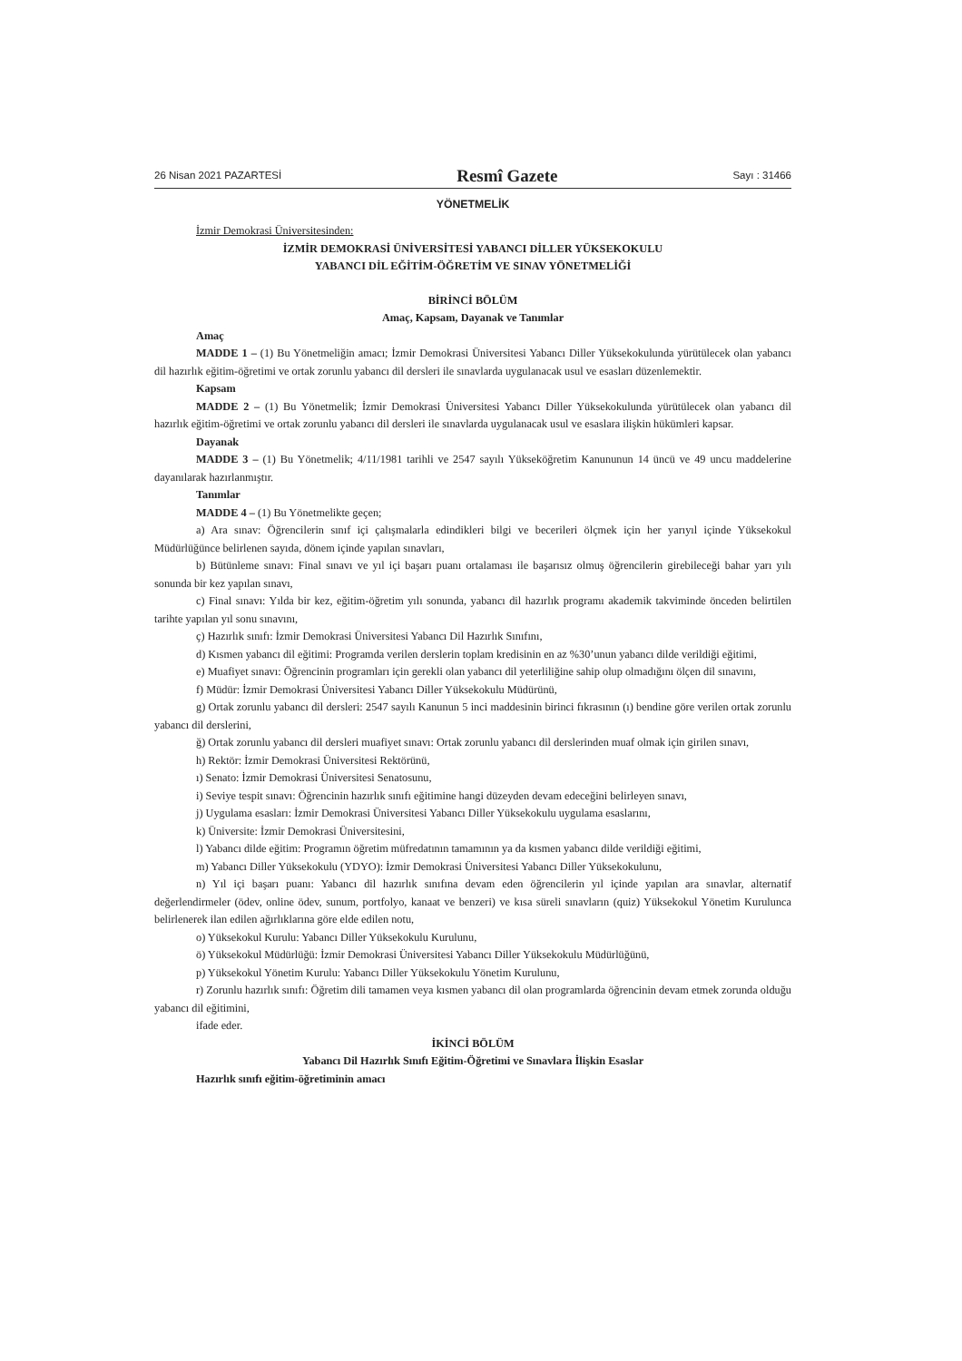26 Nisan 2021 PAZARTESİ Resmî Gazete Sayı : 31466
YÖNETMELİK
İzmir Demokrasi Üniversitesinden:
İZMİR DEMOKRASİ ÜNİVERSİTESİ YABANCI DİLLER YÜKSEKOKULU
YABANCI DİL EĞİTİM-ÖĞRETİM VE SINAV YÖNETMELİĞİ
BİRİNCİ BÖLÜM
Amaç, Kapsam, Dayanak ve Tanımlar
Amaç
MADDE 1 – (1) Bu Yönetmeliğin amacı; İzmir Demokrasi Üniversitesi Yabancı Diller Yüksekokulunda yürütülecek olan yabancı dil hazırlık eğitim-öğretimi ve ortak zorunlu yabancı dil dersleri ile sınavlarda uygulanacak usul ve esasları düzenlemektir.
Kapsam
MADDE 2 – (1) Bu Yönetmelik; İzmir Demokrasi Üniversitesi Yabancı Diller Yüksekokulunda yürütülecek olan yabancı dil hazırlık eğitim-öğretimi ve ortak zorunlu yabancı dil dersleri ile sınavlarda uygulanacak usul ve esaslara ilişkin hükümleri kapsar.
Dayanak
MADDE 3 – (1) Bu Yönetmelik; 4/11/1981 tarihli ve 2547 sayılı Yükseköğretim Kanununun 14 üncü ve 49 uncu maddelerine dayanılarak hazırlanmıştır.
Tanımlar
MADDE 4 – (1) Bu Yönetmelikte geçen;
a) Ara sınav: Öğrencilerin sınıf içi çalışmalarla edindikleri bilgi ve becerileri ölçmek için her yarıyıl içinde Yüksekokul Müdürlüğünce belirlenen sayıda, dönem içinde yapılan sınavları,
b) Bütünleme sınavı: Final sınavı ve yıl içi başarı puanı ortalaması ile başarısız olmuş öğrencilerin girebileceği bahar yarı yılı sonunda bir kez yapılan sınavı,
c) Final sınavı: Yılda bir kez, eğitim-öğretim yılı sonunda, yabancı dil hazırlık programı akademik takviminde önceden belirtilen tarihte yapılan yıl sonu sınavını,
ç) Hazırlık sınıfı: İzmir Demokrasi Üniversitesi Yabancı Dil Hazırlık Sınıfını,
d) Kısmen yabancı dil eğitimi: Programda verilen derslerin toplam kredisinin en az %30’unun yabancı dilde verildiği eğitimi,
e) Muafiyet sınavı: Öğrencinin programları için gerekli olan yabancı dil yeterliliğine sahip olup olmadığını ölçen dil sınavını,
f) Müdür: İzmir Demokrasi Üniversitesi Yabancı Diller Yüksekokulu Müdürünü,
g) Ortak zorunlu yabancı dil dersleri: 2547 sayılı Kanunun 5 inci maddesinin birinci fıkrasının (ı) bendine göre verilen ortak zorunlu yabancı dil derslerini,
ğ) Ortak zorunlu yabancı dil dersleri muafiyet sınavı: Ortak zorunlu yabancı dil derslerinden muaf olmak için girilen sınavı,
h) Rektör: İzmir Demokrasi Üniversitesi Rektörünü,
ı) Senato: İzmir Demokrasi Üniversitesi Senatosunu,
i) Seviye tespit sınavı: Öğrencinin hazırlık sınıfı eğitimine hangi düzeyden devam edeceğini belirleyen sınavı,
j) Uygulama esasları: İzmir Demokrasi Üniversitesi Yabancı Diller Yüksekokulu uygulama esaslarını,
k) Üniversite: İzmir Demokrasi Üniversitesini,
l) Yabancı dilde eğitim: Programın öğretim müfredatının tamamının ya da kısmen yabancı dilde verildiği eğitimi,
m) Yabancı Diller Yüksekokulu (YDYO): İzmir Demokrasi Üniversitesi Yabancı Diller Yüksekokulunu,
n) Yıl içi başarı puanı: Yabancı dil hazırlık sınıfına devam eden öğrencilerin yıl içinde yapılan ara sınavlar, alternatif değerlendirmeler (ödev, online ödev, sunum, portfolyo, kanaat ve benzeri) ve kısa süreli sınavların (quiz) Yüksekokul Yönetim Kurulunca belirlenerek ilan edilen ağırlıklarına göre elde edilen notu,
o) Yüksekokul Kurulu: Yabancı Diller Yüksekokulu Kurulunu,
ö) Yüksekokul Müdürlüğü: İzmir Demokrasi Üniversitesi Yabancı Diller Yüksekokulu Müdürlüğünü,
p) Yüksekokul Yönetim Kurulu: Yabancı Diller Yüksekokulu Yönetim Kurulunu,
r) Zorunlu hazırlık sınıfı: Öğretim dili tamamen veya kısmen yabancı dil olan programlarda öğrencinin devam etmek zorunda olduğu yabancı dil eğitimini,
ifade eder.
İKİNCİ BÖLÜM
Yabancı Dil Hazırlık Sınıfı Eğitim-Öğretimi ve Sınavlara İlişkin Esaslar
Hazırlık sınıfı eğitim-öğretiminin amacı